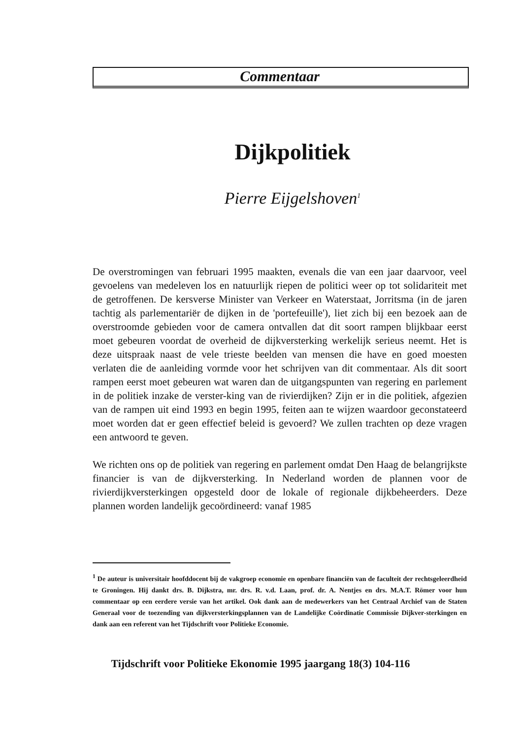Commentaar
Dijkpolitiek
Pierre Eijgelshoven<sup>1</sup>
De overstromingen van februari 1995 maakten, evenals die van een jaar daarvoor, veel gevoelens van medeleven los en natuurlijk riepen de politici weer op tot solidariteit met de getroffenen. De kersverse Minister van Verkeer en Waterstaat, Jorritsma (in de jaren tachtig als parlementariër de dijken in de 'portefeuille'), liet zich bij een bezoek aan de overstroomde gebieden voor de camera ontvallen dat dit soort rampen blijkbaar eerst moet gebeuren voordat de overheid de dijkversterking werkelijk serieus neemt. Het is deze uitspraak naast de vele trieste beelden van mensen die have en goed moesten verlaten die de aanleiding vormde voor het schrijven van dit commentaar. Als dit soort rampen eerst moet gebeuren wat waren dan de uitgangspunten van regering en parlement in de politiek inzake de verster-king van de rivierdijken? Zijn er in die politiek, afgezien van de rampen uit eind 1993 en begin 1995, feiten aan te wijzen waardoor geconstateerd moet worden dat er geen effectief beleid is gevoerd? We zullen trachten op deze vragen een antwoord te geven.
We richten ons op de politiek van regering en parlement omdat Den Haag de belangrijkste financier is van de dijkversterking. In Nederland worden de plannen voor de rivierdijkversterkingen opgesteld door de lokale of regionale dijkbeheerders. Deze plannen worden landelijk gecoördineerd: vanaf 1985
<sup>1</sup> De auteur is universitair hoofddocent bij de vakgroep economie en openbare financiën van de faculteit der rechtsgeleerdheid te Groningen. Hij dankt drs. B. Dijkstra, mr. drs. R. v.d. Laan, prof. dr. A. Nentjes en drs. M.A.T. Römer voor hun commentaar op een eerdere versie van het artikel. Ook dank aan de medewerkers van het Centraal Archief van de Staten Generaal voor de toezending van dijkversterkingsplannen van de Landelijke Coördinatie Commissie Dijkver-sterkingen en dank aan een referent van het Tijdschrift voor Politieke Economie.
Tijdschrift voor Politieke Ekonomie 1995 jaargang 18(3) 104-116